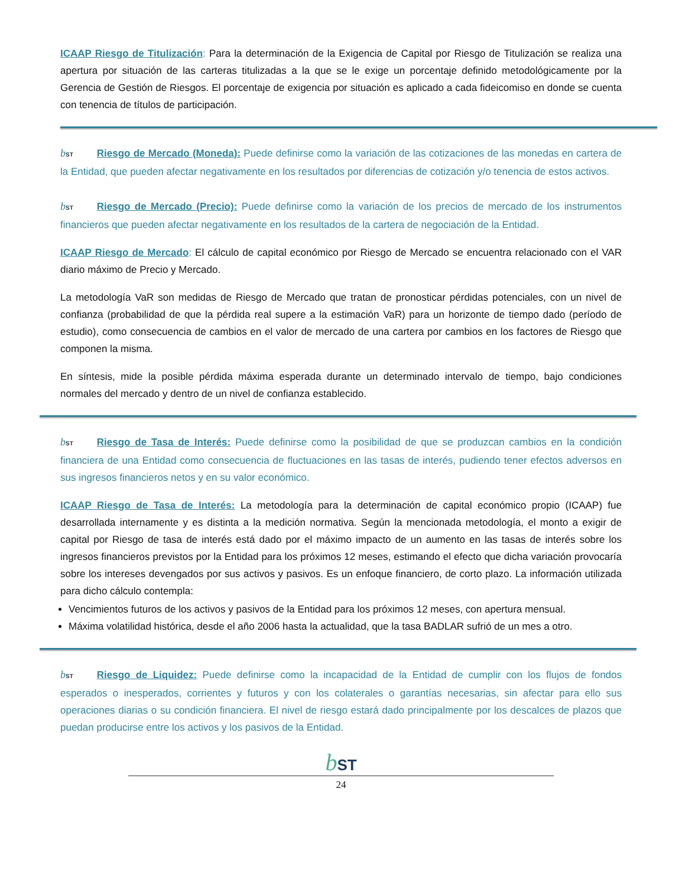ICAAP Riesgo de Titulización: Para la determinación de la Exigencia de Capital por Riesgo de Titulización se realiza una apertura por situación de las carteras titulizadas a la que se le exige un porcentaje definido metodológicamente por la Gerencia de Gestión de Riesgos. El porcentaje de exigencia por situación es aplicado a cada fideicomiso en donde se cuenta con tenencia de títulos de participación.
bST Riesgo de Mercado (Moneda): Puede definirse como la variación de las cotizaciones de las monedas en cartera de la Entidad, que pueden afectar negativamente en los resultados por diferencias de cotización y/o tenencia de estos activos.
bST Riesgo de Mercado (Precio): Puede definirse como la variación de los precios de mercado de los instrumentos financieros que pueden afectar negativamente en los resultados de la cartera de negociación de la Entidad.
ICAAP Riesgo de Mercado: El cálculo de capital económico por Riesgo de Mercado se encuentra relacionado con el VAR diario máximo de Precio y Mercado.
La metodología VaR son medidas de Riesgo de Mercado que tratan de pronosticar pérdidas potenciales, con un nivel de confianza (probabilidad de que la pérdida real supere a la estimación VaR) para un horizonte de tiempo dado (período de estudio), como consecuencia de cambios en el valor de mercado de una cartera por cambios en los factores de Riesgo que componen la misma.
En síntesis, mide la posible pérdida máxima esperada durante un determinado intervalo de tiempo, bajo condiciones normales del mercado y dentro de un nivel de confianza establecido.
bST Riesgo de Tasa de Interés: Puede definirse como la posibilidad de que se produzcan cambios en la condición financiera de una Entidad como consecuencia de fluctuaciones en las tasas de interés, pudiendo tener efectos adversos en sus ingresos financieros netos y en su valor económico.
ICAAP Riesgo de Tasa de Interés: La metodología para la determinación de capital económico propio (ICAAP) fue desarrollada internamente y es distinta a la medición normativa. Según la mencionada metodología, el monto a exigir de capital por Riesgo de tasa de interés está dado por el máximo impacto de un aumento en las tasas de interés sobre los ingresos financieros previstos por la Entidad para los próximos 12 meses, estimando el efecto que dicha variación provocaría sobre los intereses devengados por sus activos y pasivos. Es un enfoque financiero, de corto plazo. La información utilizada para dicho cálculo contempla:
Vencimientos futuros de los activos y pasivos de la Entidad para los próximos 12 meses, con apertura mensual.
Máxima volatilidad histórica, desde el año 2006 hasta la actualidad, que la tasa BADLAR sufrió de un mes a otro.
bST Riesgo de Liquidez: Puede definirse como la incapacidad de la Entidad de cumplir con los flujos de fondos esperados o inesperados, corrientes y futuros y con los colaterales o garantías necesarias, sin afectar para ello sus operaciones diarias o su condición financiera. El nivel de riesgo estará dado principalmente por los descalces de plazos que puedan producirse entre los activos y los pasivos de la Entidad.
bST
24